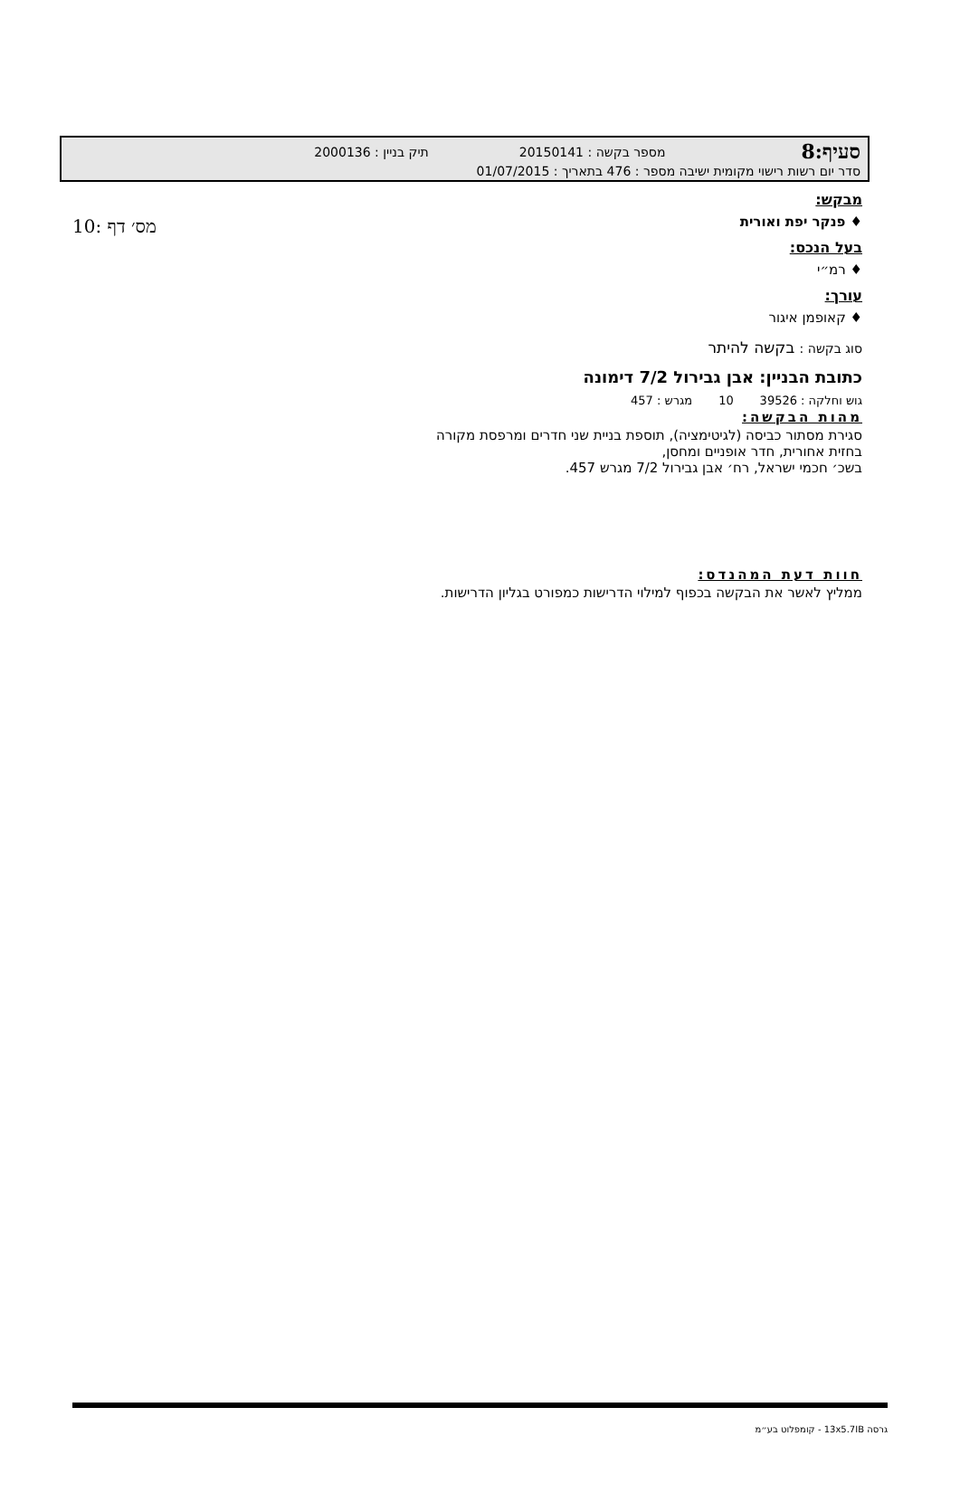10: מס׳ דף
סעיף:8 מספר בקשה : 20150141 תיק בניין : 2000136
סדר יום רשות רישוי מקומית ישיבה מספר : 476 בתאריך : 01/07/2015
מבקש:
♦ פנקר יפת ואורית
בעל הנכס:
♦ רמ״י
עורך:
♦ קאופמן איגור
סוג בקשה : בקשה להיתר
כתובת הבניין: אבן גבירול 7/2 דימונה
גוש וחלקה : 39526 10 מגרש : 457
מהות הבקשה:
סגירת מסתור כביסה (לגיטימציה), תוספת בניית שני חדרים ומרפסת מקורה
בחזית אחורית, חדר אופניים ומחסן,
בשכ׳ חכמי ישראל, רח׳ אבן גבירול 7/2 מגרש 457.
חוות דעת המהנדס:
ממליץ לאשר את הבקשה בכפוף למילוי הדרישות כמפורט בגליון הדרישות.
גרסה 13x5.7IB - קומפלוט בע״מ